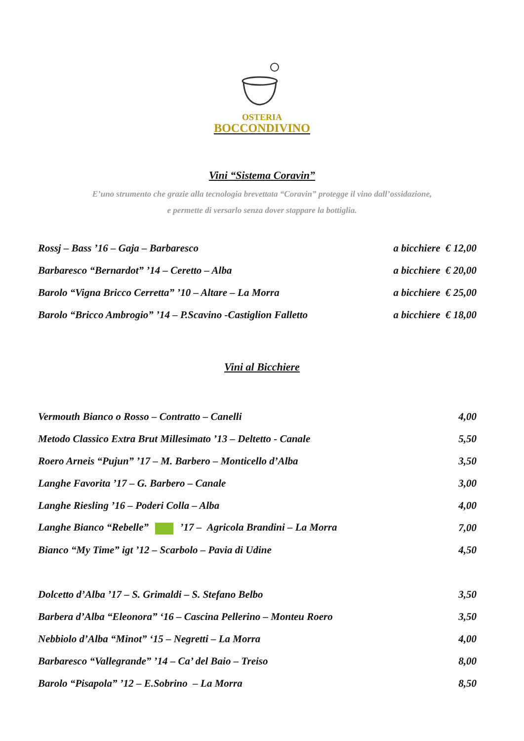OSTERIA
BOCCONDIVINO
Vini “Sistema Coravin”
E’uno strumento che grazie alla tecnologia brevettata “Coravin” protegge il vino dall’ossidazione,
e permette di versarlo senza dover stappare la bottiglia.
| Rossj – Bass ’16 – Gaja – Barbaresco | a bicchiere € 12,00 |
| Barbaresco “Bernardot” ’14 – Ceretto – Alba | a bicchiere € 20,00 |
| Barolo “Vigna Bricco Cerretta” ’10 – Altare – La Morra | a bicchiere € 25,00 |
| Barolo “Bricco Ambrogio” ’14 – P.Scavino -Castiglion Falletto | a bicchiere € 18,00 |
Vini al Bicchiere
| Vermouth Bianco o Rosso – Contratto – Canelli | 4,00 |
| Metodo Classico Extra Brut Millesimato ’13 – Deltetto - Canale | 5,50 |
| Roero Arneis “Pujun” ’17 – M. Barbero – Monticello d’Alba | 3,50 |
| Langhe Favorita ’17 – G. Barbero – Canale | 3,00 |
| Langhe Riesling ’16 – Poderi Colla – Alba | 4,00 |
| Langhe Bianco “Rebelle” ’17 – Agricola Brandini – La Morra | 7,00 |
| Bianco “My Time” igt ’12 – Scarbolo – Pavia di Udine | 4,50 |
| Dolcetto d’Alba ’17 – S. Grimaldi – S. Stefano Belbo | 3,50 |
| Barbera d’Alba “Eleonora” ‘16 – Cascina Pellerino – Monteu Roero | 3,50 |
| Nebbiolo d’Alba “Minot” ‘15 – Negretti – La Morra | 4,00 |
| Barbaresco “Vallegrande” ’14 – Ca’ del Baio – Treiso | 8,00 |
| Barolo “Pisapola” ’12 – E.Sobrino – La Morra | 8,50 |